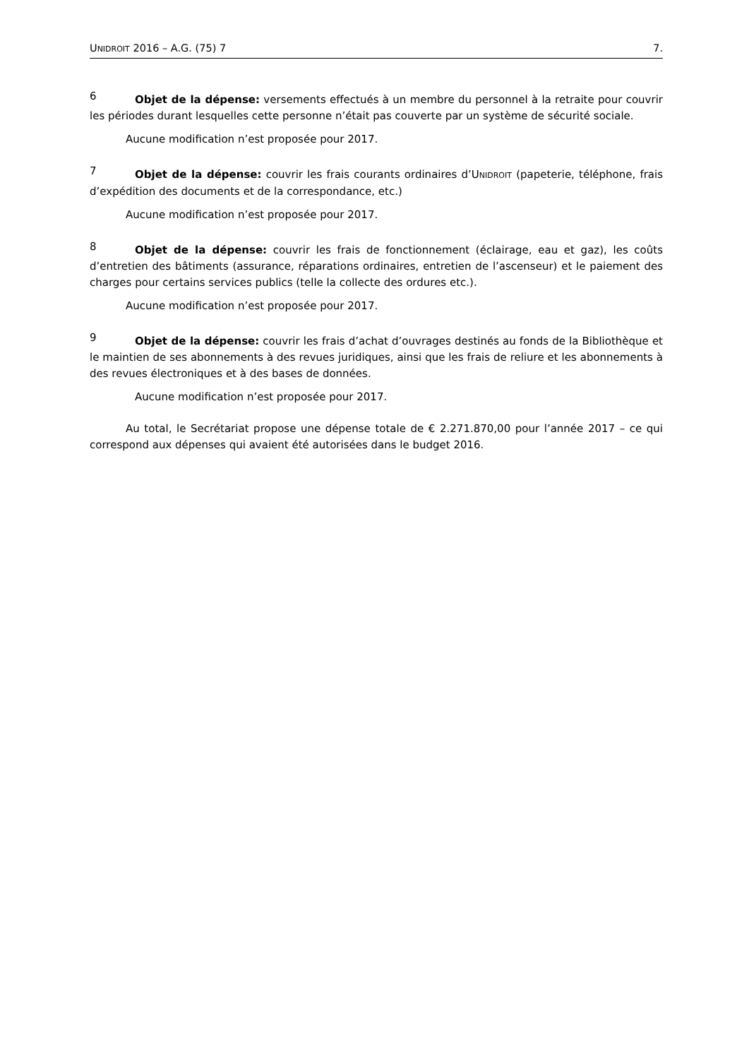UNIDROIT 2016 – A.G. (75) 7 7.
6 Objet de la dépense: versements effectués à un membre du personnel à la retraite pour couvrir les périodes durant lesquelles cette personne n’était pas couverte par un système de sécurité sociale.
Aucune modification n’est proposée pour 2017.
7 Objet de la dépense: couvrir les frais courants ordinaires d’UNIDROIT (papeterie, téléphone, frais d’expédition des documents et de la correspondance, etc.)
Aucune modification n’est proposée pour 2017.
8 Objet de la dépense: couvrir les frais de fonctionnement (éclairage, eau et gaz), les coûts d’entretien des bâtiments (assurance, réparations ordinaires, entretien de l’ascenseur) et le paiement des charges pour certains services publics (telle la collecte des ordures etc.).
Aucune modification n’est proposée pour 2017.
9 Objet de la dépense: couvrir les frais d’achat d’ouvrages destinés au fonds de la Bibliothèque et le maintien de ses abonnements à des revues juridiques, ainsi que les frais de reliure et les abonnements à des revues électroniques et à des bases de données.
Aucune modification n’est proposée pour 2017.
Au total, le Secrétariat propose une dépense totale de € 2.271.870,00 pour l’année 2017 – ce qui correspond aux dépenses qui avaient été autorisées dans le budget 2016.